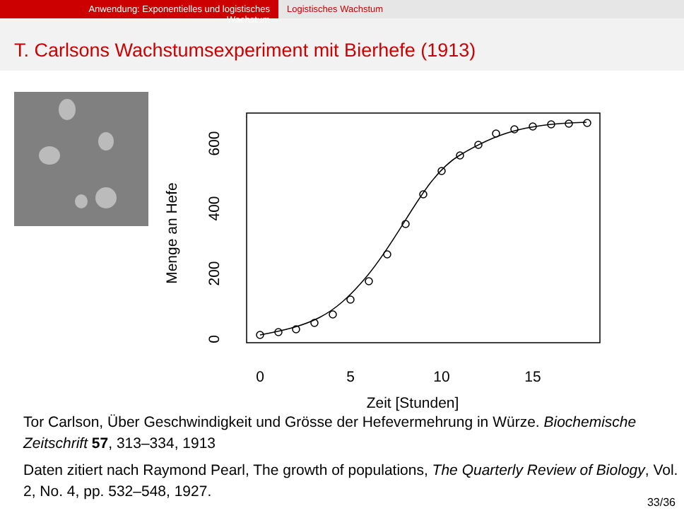Anwendung: Exponentielles und logistisches Wachstum
Logistisches Wachstum
T. Carlsons Wachstumsexperiment mit Bierhefe (1913)
Menge an Hefe
0
200
400
600
0
5
10
15
Zeit [Stunden]
Tor Carlson, Über Geschwindigkeit und Grösse der Hefevermehrung in Würze. Biochemische Zeitschrift 57, 313–334, 1913
Daten zitiert nach Raymond Pearl, The growth of populations, The Quarterly Review of Biology, Vol. 2, No. 4, pp. 532–548, 1927.
33/36